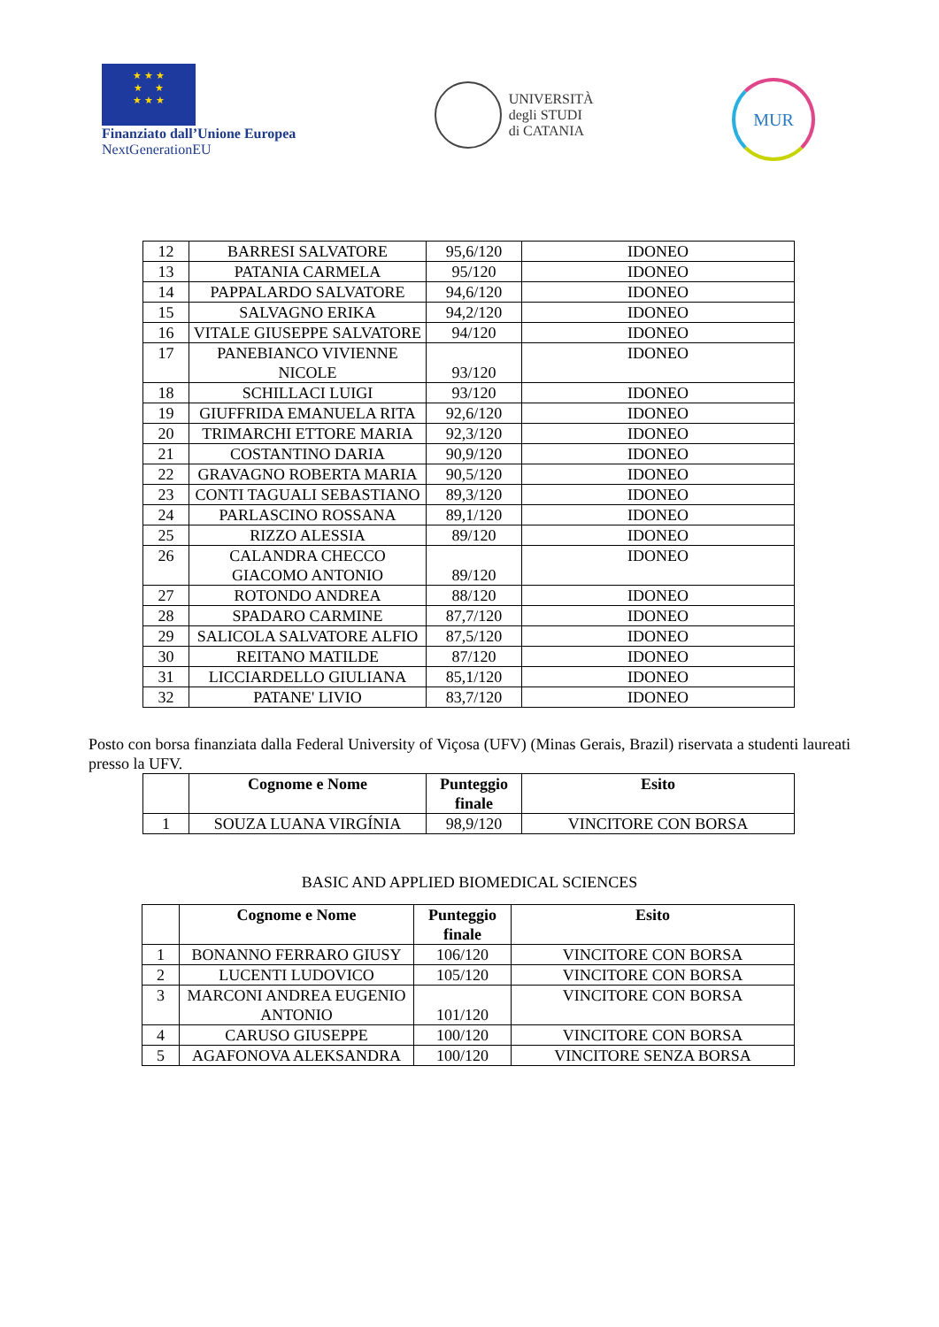★ ★ ★
★ ★
★ ★ ★
Finanziato dall’Unione Europea
NextGenerationEU
UNIVERSITÀ
degli STUDI
di CATANIA
MUR
| 12 | BARRESI SALVATORE | 95,6/120 | IDONEO |
| 13 | PATANIA CARMELA | 95/120 | IDONEO |
| 14 | PAPPALARDO SALVATORE | 94,6/120 | IDONEO |
| 15 | SALVAGNO ERIKA | 94,2/120 | IDONEO |
| 16 | VITALE GIUSEPPE SALVATORE | 94/120 | IDONEO |
| 17 | PANEBIANCO VIVIENNE NICOLE | 93/120 | IDONEO |
| 18 | SCHILLACI LUIGI | 93/120 | IDONEO |
| 19 | GIUFFRIDA EMANUELA RITA | 92,6/120 | IDONEO |
| 20 | TRIMARCHI ETTORE MARIA | 92,3/120 | IDONEO |
| 21 | COSTANTINO DARIA | 90,9/120 | IDONEO |
| 22 | GRAVAGNO ROBERTA MARIA | 90,5/120 | IDONEO |
| 23 | CONTI TAGUALI SEBASTIANO | 89,3/120 | IDONEO |
| 24 | PARLASCINO ROSSANA | 89,1/120 | IDONEO |
| 25 | RIZZO ALESSIA | 89/120 | IDONEO |
| 26 | CALANDRA CHECCO GIACOMO ANTONIO | 89/120 | IDONEO |
| 27 | ROTONDO ANDREA | 88/120 | IDONEO |
| 28 | SPADARO CARMINE | 87,7/120 | IDONEO |
| 29 | SALICOLA SALVATORE ALFIO | 87,5/120 | IDONEO |
| 30 | REITANO MATILDE | 87/120 | IDONEO |
| 31 | LICCIARDELLO GIULIANA | 85,1/120 | IDONEO |
| 32 | PATANE' LIVIO | 83,7/120 | IDONEO |
Posto con borsa finanziata dalla Federal University of Viçosa (UFV) (Minas Gerais, Brazil) riservata a studenti laureati presso la UFV.
| | Cognome e Nome | Punteggio finale | Esito |
| --- | --- | --- | --- |
| 1 | SOUZA LUANA VIRGÍNIA | 98,9/120 | VINCITORE CON BORSA |
BASIC AND APPLIED BIOMEDICAL SCIENCES
| | Cognome e Nome | Punteggio finale | Esito |
| --- | --- | --- | --- |
| 1 | BONANNO FERRARO GIUSY | 106/120 | VINCITORE CON BORSA |
| 2 | LUCENTI LUDOVICO | 105/120 | VINCITORE CON BORSA |
| 3 | MARCONI ANDREA EUGENIO ANTONIO | 101/120 | VINCITORE CON BORSA |
| 4 | CARUSO GIUSEPPE | 100/120 | VINCITORE CON BORSA |
| 5 | AGAFONOVA ALEKSANDRA | 100/120 | VINCITORE SENZA BORSA |